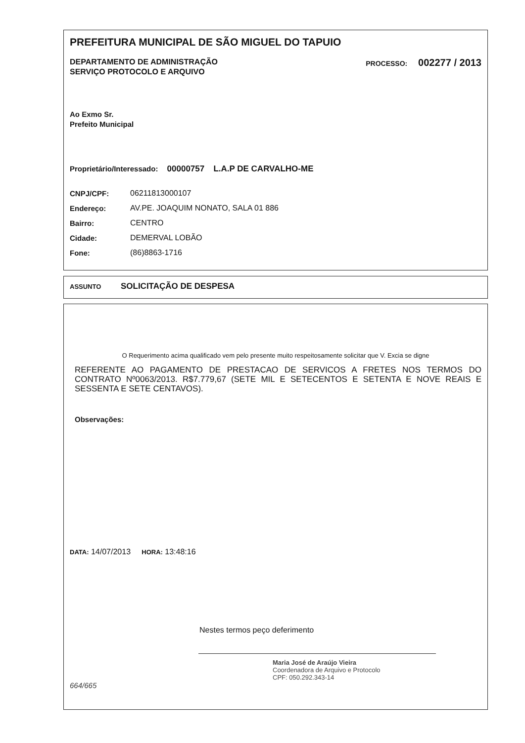PREFEITURA MUNICIPAL DE SÃO MIGUEL DO TAPUIO
DEPARTAMENTO DE ADMINISTRAÇÃO
SERVIÇO PROTOCOLO E ARQUIVO
PROCESSO: 002277 / 2013
Ao Exmo Sr.
Prefeito Municipal
Proprietário/Interessado: 00000757 L.A.P DE CARVALHO-ME
| CNPJ/CPF: | 06211813000107 |
| Endereço: | AV.PE. JOAQUIM NONATO, SALA 01 886 |
| Bairro: | CENTRO |
| Cidade: | DEMERVAL LOBÃO |
| Fone: | (86)8863-1716 |
ASSUNTO SOLICITAÇÃO DE DESPESA
O Requerimento acima qualificado vem pelo presente muito respeitosamente solicitar que V. Excia se digne
REFERENTE AO PAGAMENTO DE PRESTACAO DE SERVICOS A FRETES NOS TERMOS DO CONTRATO Nº0063/2013. R$7.779,67 (SETE MIL E SETECENTOS E SETENTA E NOVE REAIS E SESSENTA E SETE CENTAVOS).
Observações:
DATA: 14/07/2013 HORA: 13:48:16
Nestes termos peço deferimento
Maria José de Araújo Vieira
Coordenadora de Arquivo e Protocolo
CPF: 050.292.343-14
664/665